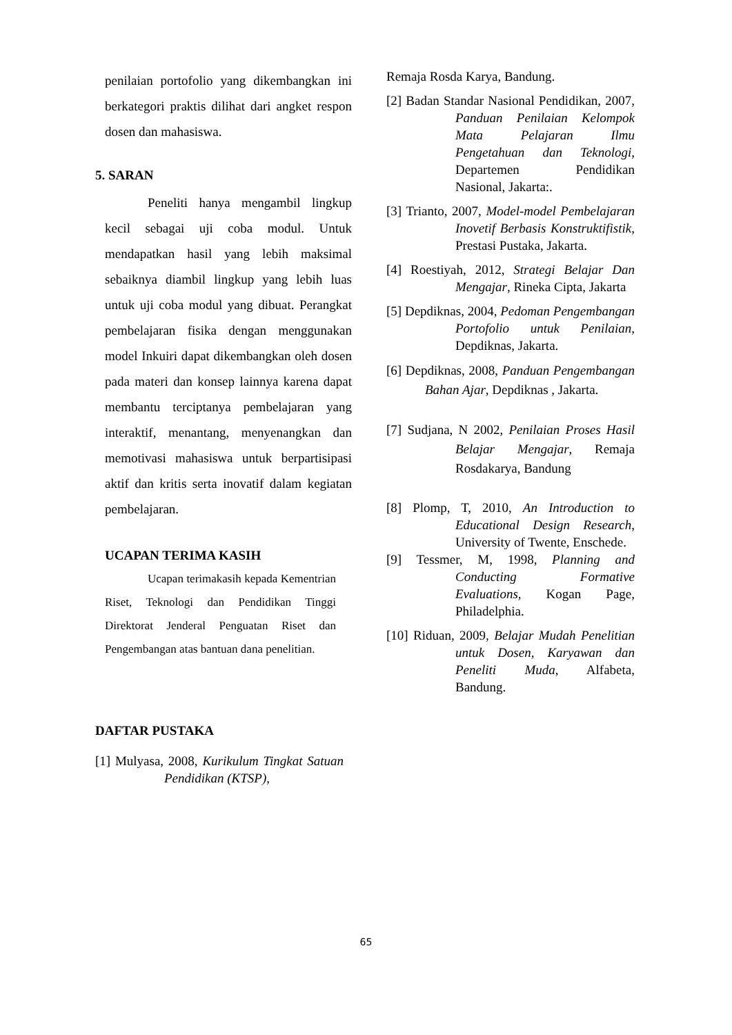penilaian portofolio yang dikembangkan ini berkategori praktis dilihat dari angket respon dosen dan mahasiswa.
5. SARAN
Peneliti hanya mengambil lingkup kecil sebagai uji coba modul. Untuk mendapatkan hasil yang lebih maksimal sebaiknya diambil lingkup yang lebih luas untuk uji coba modul yang dibuat. Perangkat pembelajaran fisika dengan menggunakan model Inkuiri dapat dikembangkan oleh dosen pada materi dan konsep lainnya karena dapat membantu terciptanya pembelajaran yang interaktif, menantang, menyenangkan dan memotivasi mahasiswa untuk berpartisipasi aktif dan kritis serta inovatif dalam kegiatan pembelajaran.
UCAPAN TERIMA KASIH
Ucapan terimakasih kepada Kementrian Riset, Teknologi dan Pendidikan Tinggi Direktorat Jenderal Penguatan Riset dan Pengembangan atas bantuan dana penelitian.
DAFTAR PUSTAKA
[1] Mulyasa, 2008, Kurikulum Tingkat Satuan Pendidikan (KTSP),
Remaja Rosda Karya, Bandung.
[2] Badan Standar Nasional Pendidikan, 2007, Panduan Penilaian Kelompok Mata Pelajaran Ilmu Pengetahuan dan Teknologi, Departemen Pendidikan Nasional, Jakarta:.
[3] Trianto, 2007, Model-model Pembelajaran Inovetif Berbasis Konstruktifistik, Prestasi Pustaka, Jakarta.
[4] Roestiyah, 2012, Strategi Belajar Dan Mengajar, Rineka Cipta, Jakarta
[5] Depdiknas, 2004, Pedoman Pengembangan Portofolio untuk Penilaian, Depdiknas, Jakarta.
[6] Depdiknas, 2008, Panduan Pengembangan Bahan Ajar, Depdiknas , Jakarta.
[7] Sudjana, N 2002, Penilaian Proses Hasil Belajar Mengajar, Remaja Rosdakarya, Bandung
[8] Plomp, T, 2010, An Introduction to Educational Design Research, University of Twente, Enschede.
[9] Tessmer, M, 1998, Planning and Conducting Formative Evaluations, Kogan Page, Philadelphia.
[10] Riduan, 2009, Belajar Mudah Penelitian untuk Dosen, Karyawan dan Peneliti Muda, Alfabeta, Bandung.
65